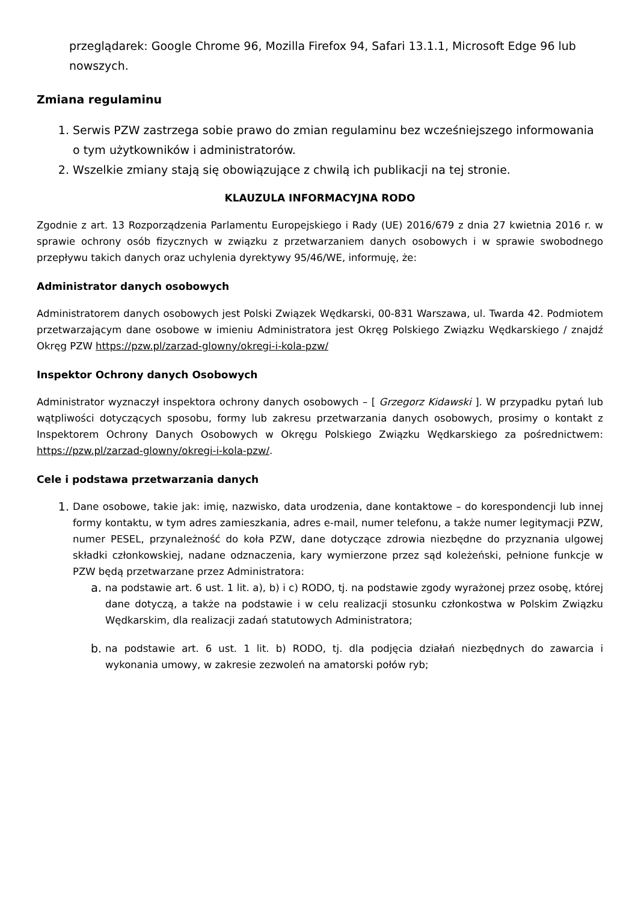przeglądarek: Google Chrome 96, Mozilla Firefox 94, Safari 13.1.1, Microsoft Edge 96 lub nowszych.
Zmiana regulaminu
1. Serwis PZW zastrzega sobie prawo do zmian regulaminu bez wcześniejszego informowania o tym użytkowników i administratorów.
2. Wszelkie zmiany stają się obowiązujące z chwilą ich publikacji na tej stronie.
KLAUZULA INFORMACYJNA RODO
Zgodnie z art. 13 Rozporządzenia Parlamentu Europejskiego i Rady (UE) 2016/679 z dnia 27 kwietnia 2016 r. w sprawie ochrony osób fizycznych w związku z przetwarzaniem danych osobowych i w sprawie swobodnego przepływu takich danych oraz uchylenia dyrektywy 95/46/WE, informuję, że:
Administrator danych osobowych
Administratorem danych osobowych jest Polski Związek Wędkarski, 00-831 Warszawa, ul. Twarda 42. Podmiotem przetwarzającym dane osobowe w imieniu Administratora jest Okręg Polskiego Związku Wędkarskiego / znajdź Okręg PZW https://pzw.pl/zarzad-glowny/okregi-i-kola-pzw/
Inspektor Ochrony danych Osobowych
Administrator wyznaczył inspektora ochrony danych osobowych – [ Grzegorz Kidawski ]. W przypadku pytań lub wątpliwości dotyczących sposobu, formy lub zakresu przetwarzania danych osobowych, prosimy o kontakt z Inspektorem Ochrony Danych Osobowych w Okręgu Polskiego Związku Wędkarskiego za pośrednictwem: https://pzw.pl/zarzad-glowny/okregi-i-kola-pzw/.
Cele i podstawa przetwarzania danych
1. Dane osobowe, takie jak: imię, nazwisko, data urodzenia, dane kontaktowe – do korespondencji lub innej formy kontaktu, w tym adres zamieszkania, adres e-mail, numer telefonu, a także numer legitymacji PZW, numer PESEL, przynależność do koła PZW, dane dotyczące zdrowia niezbędne do przyznania ulgowej składki członkowskiej, nadane odznaczenia, kary wymierzone przez sąd koleżeński, pełnione funkcje w PZW będą przetwarzane przez Administratora:
a. na podstawie art. 6 ust. 1 lit. a), b) i c) RODO, tj. na podstawie zgody wyrażonej przez osobę, której dane dotyczą, a także na podstawie i w celu realizacji stosunku członkostwa w Polskim Związku Wędkarskim, dla realizacji zadań statutowych Administratora;
b. na podstawie art. 6 ust. 1 lit. b) RODO, tj. dla podjęcia działań niezbędnych do zawarcia i wykonania umowy, w zakresie zezwoleń na amatorski połów ryb;